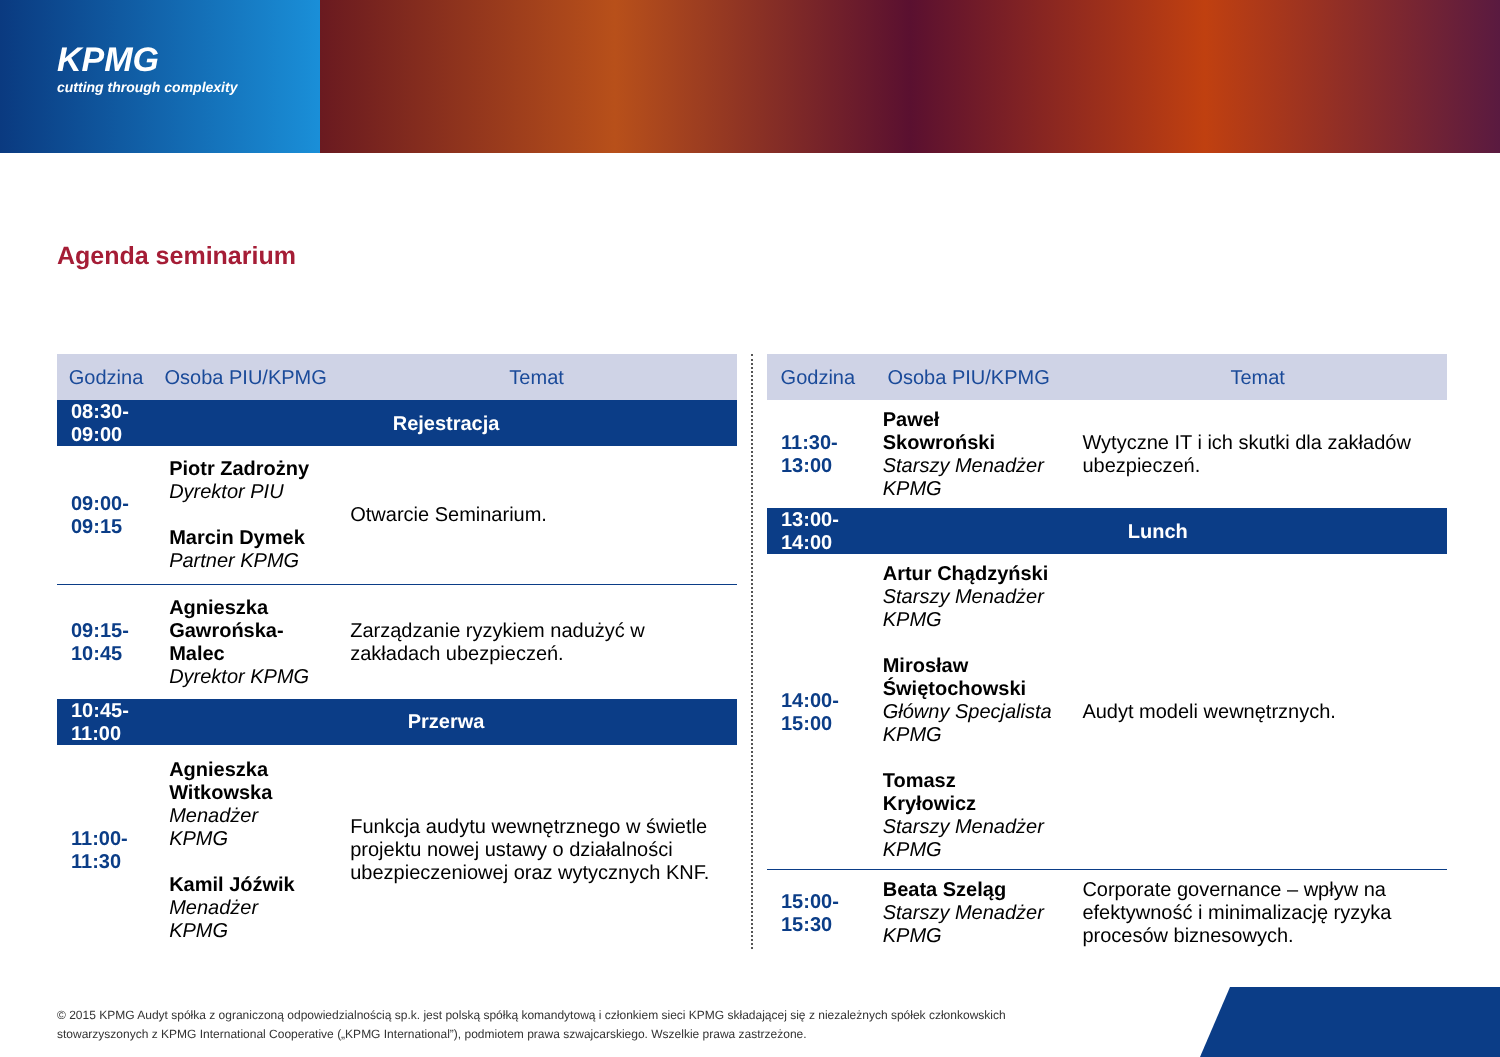KPMG
cutting through complexity
Agenda seminarium
| Godzina | Osoba PIU/KPMG | Temat |
| --- | --- | --- |
| 08:30-09:00 | Rejestracja | |
| 09:00-09:15 | Piotr Zadrożny Dyrektor PIU Marcin Dymek Partner KPMG | Otwarcie Seminarium. |
| 09:15-10:45 | Agnieszka Gawrońska-Malec Dyrektor KPMG | Zarządzanie ryzykiem nadużyć w zakładach ubezpieczeń. |
| 10:45-11:00 | Przerwa | |
| 11:00-11:30 | Agnieszka Witkowska Menadżer KPMG Kamil Jóźwik Menadżer KPMG | Funkcja audytu wewnętrznego w świetle projektu nowej ustawy o działalności ubezpieczeniowej oraz wytycznych KNF. |
| Godzina | Osoba PIU/KPMG | Temat |
| --- | --- | --- |
| 11:30-13:00 | Paweł Skowroński Starszy Menadżer KPMG | Wytyczne IT i ich skutki dla zakładów ubezpieczeń. |
| 13:00-14:00 | Lunch | |
| 14:00-15:00 | Artur Chądzyński Starszy Menadżer KPMG Mirosław Świętochowski Główny Specjalista KPMG Tomasz Kryłowicz Starszy Menadżer KPMG | Audyt modeli wewnętrznych. |
| 15:00-15:30 | Beata Szeląg Starszy Menadżer KPMG | Corporate governance – wpływ na efektywność i minimalizację ryzyka procesów biznesowych. |
© 2015 KPMG Audyt spółka z ograniczoną odpowiedzialnością sp.k. jest polską spółką komandytową i członkiem sieci KPMG składającej się z niezależnych spółek członkowskich
stowarzyszonych z KPMG International Cooperative („KPMG International”), podmiotem prawa szwajcarskiego. Wszelkie prawa zastrzeżone.